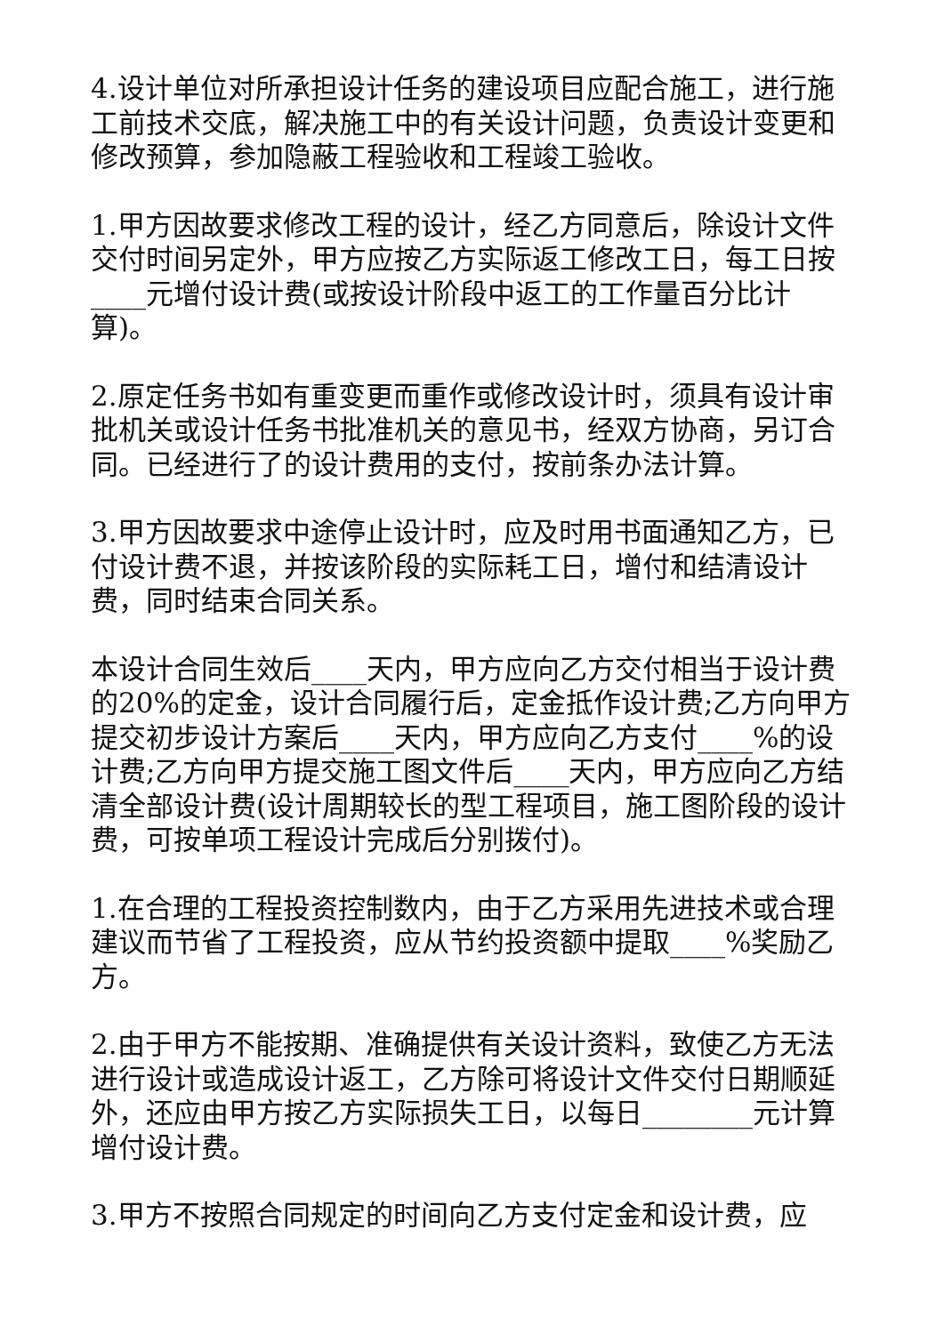4.设计单位对所承担设计任务的建设项目应配合施工，进行施工前技术交底，解决施工中的有关设计问题，负责设计变更和修改预算，参加隐蔽工程验收和工程竣工验收。
1.甲方因故要求修改工程的设计，经乙方同意后，除设计文件交付时间另定外，甲方应按乙方实际返工修改工日，每工日按____元增付设计费(或按设计阶段中返工的工作量百分比计算)。
2.原定任务书如有重变更而重作或修改设计时，须具有设计审批机关或设计任务书批准机关的意见书，经双方协商，另订合同。已经进行了的设计费用的支付，按前条办法计算。
3.甲方因故要求中途停止设计时，应及时用书面通知乙方，已付设计费不退，并按该阶段的实际耗工日，增付和结清设计费，同时结束合同关系。
本设计合同生效后____天内，甲方应向乙方交付相当于设计费的20%的定金，设计合同履行后，定金抵作设计费;乙方向甲方提交初步设计方案后____天内，甲方应向乙方支付____%的设计费;乙方向甲方提交施工图文件后____天内，甲方应向乙方结清全部设计费(设计周期较长的型工程项目，施工图阶段的设计费，可按单项工程设计完成后分别拨付)。
1.在合理的工程投资控制数内，由于乙方采用先进技术或合理建议而节省了工程投资，应从节约投资额中提取____%奖励乙方。
2.由于甲方不能按期、准确提供有关设计资料，致使乙方无法进行设计或造成设计返工，乙方除可将设计文件交付日期顺延外，还应由甲方按乙方实际损失工日，以每日________元计算增付设计费。
3.甲方不按照合同规定的时间向乙方支付定金和设计费，应